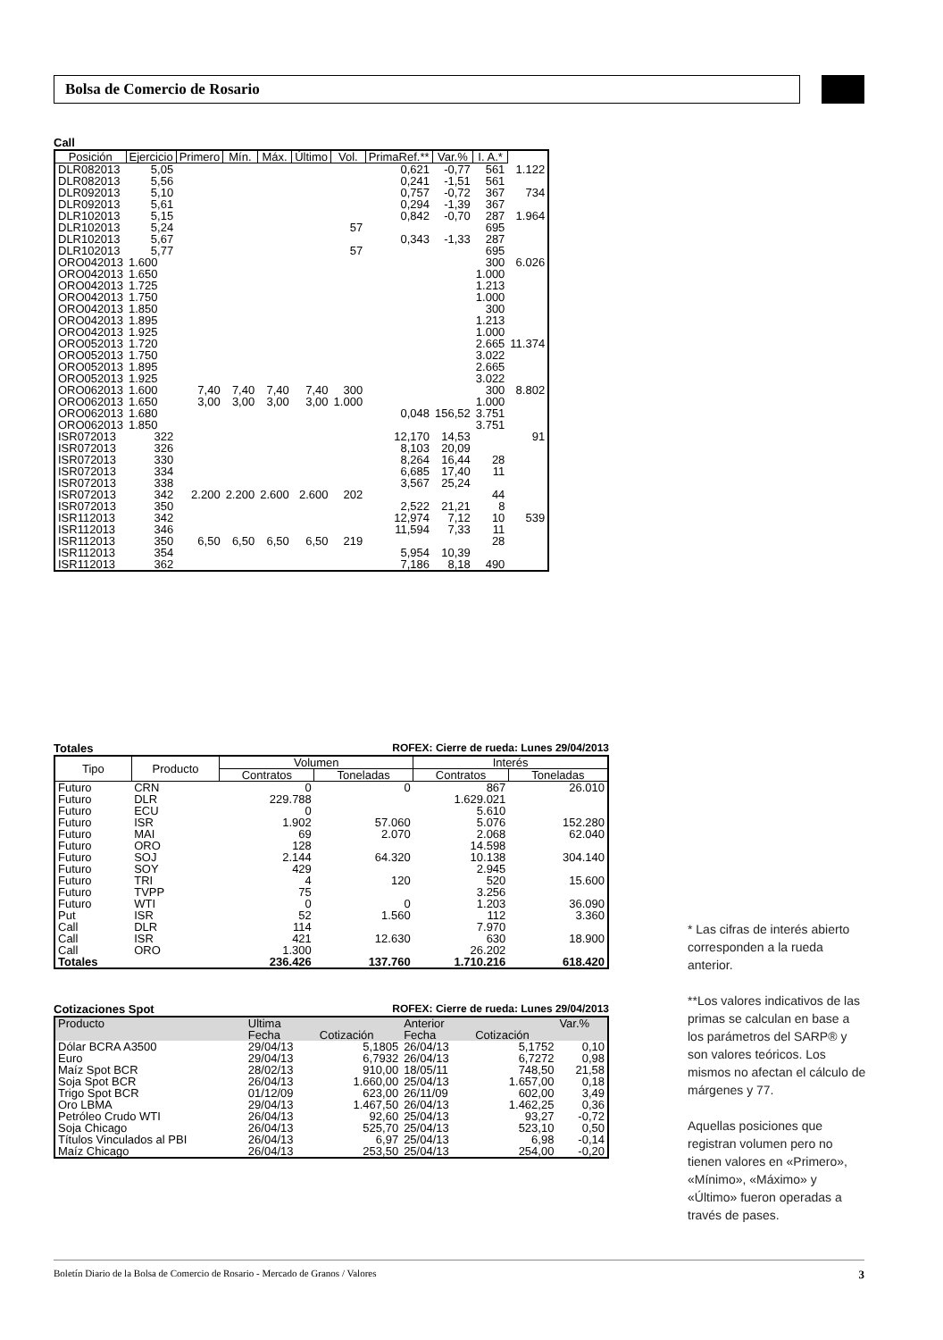Bolsa de Comercio de Rosario
Call
| Posición | Ejercicio | Primero | Mín. | Máx. | Último | Vol. | PrimaRef.** | Var.% | I. A.* | |
| DLR082013 | 5,05 | | | | | | 0,621 | -0,77 | 561 | 1.122 |
| DLR082013 | 5,56 | | | | | | 0,241 | -1,51 | 561 | |
| DLR092013 | 5,10 | | | | | | 0,757 | -0,72 | 367 | 734 |
| DLR092013 | 5,61 | | | | | | 0,294 | -1,39 | 367 | |
| DLR102013 | 5,15 | | | | | | 0,842 | -0,70 | 287 | 1.964 |
| DLR102013 | 5,24 | | | | | 57 | | | 695 | |
| DLR102013 | 5,67 | | | | | | 0,343 | -1,33 | 287 | |
| DLR102013 | 5,77 | | | | | 57 | | | 695 | |
| ORO042013 | 1.600 | | | | | | | | 300 | 6.026 |
| ORO042013 | 1.650 | | | | | | | | 1.000 | |
| ORO042013 | 1.725 | | | | | | | | 1.213 | |
| ORO042013 | 1.750 | | | | | | | | 1.000 | |
| ORO042013 | 1.850 | | | | | | | | 300 | |
| ORO042013 | 1.895 | | | | | | | | 1.213 | |
| ORO042013 | 1.925 | | | | | | | | 1.000 | |
| ORO052013 | 1.720 | | | | | | | | 2.665 | 11.374 |
| ORO052013 | 1.750 | | | | | | | | 3.022 | |
| ORO052013 | 1.895 | | | | | | | | 2.665 | |
| ORO052013 | 1.925 | | | | | | | | 3.022 | |
| ORO062013 | 1.600 | 7,40 | 7,40 | 7,40 | 7,40 | 300 | | | 300 | 8.802 |
| ORO062013 | 1.650 | 3,00 | 3,00 | 3,00 | 3,00 | 1.000 | | | 1.000 | |
| ORO062013 | 1.680 | | | | | | 0,048 | 156,52 | 3.751 | |
| ORO062013 | 1.850 | | | | | | | | 3.751 | |
| ISR072013 | 322 | | | | | | 12,170 | 14,53 | | 91 |
| ISR072013 | 326 | | | | | | 8,103 | 20,09 | | |
| ISR072013 | 330 | | | | | | 8,264 | 16,44 | 28 | |
| ISR072013 | 334 | | | | | | 6,685 | 17,40 | 11 | |
| ISR072013 | 338 | | | | | | 3,567 | 25,24 | | |
| ISR072013 | 342 | 2.200 | 2.200 | 2.600 | 2.600 | 202 | | | 44 | |
| ISR072013 | 350 | | | | | | 2,522 | 21,21 | 8 | |
| ISR112013 | 342 | | | | | | 12,974 | 7,12 | 10 | 539 |
| ISR112013 | 346 | | | | | | 11,594 | 7,33 | 11 | |
| ISR112013 | 350 | 6,50 | 6,50 | 6,50 | 6,50 | 219 | | | 28 | |
| ISR112013 | 354 | | | | | | 5,954 | 10,39 | | |
| ISR112013 | 362 | | | | | | 7,186 | 8,18 | 490 | |
Totales ROFEX: Cierre de rueda: Lunes 29/04/2013
| Tipo | Producto | Volumen | | Interés | |
| --- | --- | --- | --- | --- | --- |
| | | Contratos | Toneladas | Contratos | Toneladas |
| Futuro | CRN | 0 | 0 | 867 | 26.010 |
| Futuro | DLR | 229.788 | | 1.629.021 | |
| Futuro | ECU | 0 | | 5.610 | |
| Futuro | ISR | 1.902 | 57.060 | 5.076 | 152.280 |
| Futuro | MAI | 69 | 2.070 | 2.068 | 62.040 |
| Futuro | ORO | 128 | | 14.598 | |
| Futuro | SOJ | 2.144 | 64.320 | 10.138 | 304.140 |
| Futuro | SOY | 429 | | 2.945 | |
| Futuro | TRI | 4 | 120 | 520 | 15.600 |
| Futuro | TVPP | 75 | | 3.256 | |
| Futuro | WTI | 0 | 0 | 1.203 | 36.090 |
| Put | ISR | 52 | 1.560 | 112 | 3.360 |
| Call | DLR | 114 | | 7.970 | |
| Call | ISR | 421 | 12.630 | 630 | 18.900 |
| Call | ORO | 1.300 | | 26.202 | |
| Totales | | 236.426 | 137.760 | 1.710.216 | 618.420 |
Cotizaciones Spot ROFEX: Cierre de rueda: Lunes 29/04/2013
| Producto | Ultima | | Anterior | | Var.% |
| | Fecha | Cotización | Fecha | Cotización | |
| Dólar BCRA A3500 | 29/04/13 | 5,1805 | 26/04/13 | 5,1752 | 0,10 |
| Euro | 29/04/13 | 6,7932 | 26/04/13 | 6,7272 | 0,98 |
| Maíz Spot BCR | 28/02/13 | 910,00 | 18/05/11 | 748,50 | 21,58 |
| Soja Spot BCR | 26/04/13 | 1.660,00 | 25/04/13 | 1.657,00 | 0,18 |
| Trigo Spot BCR | 01/12/09 | 623,00 | 26/11/09 | 602,00 | 3,49 |
| Oro LBMA | 29/04/13 | 1.467,50 | 26/04/13 | 1.462,25 | 0,36 |
| Petróleo Crudo WTI | 26/04/13 | 92,60 | 25/04/13 | 93,27 | -0,72 |
| Soja Chicago | 26/04/13 | 525,70 | 25/04/13 | 523,10 | 0,50 |
| Títulos Vinculados al PBI | 26/04/13 | 6,97 | 25/04/13 | 6,98 | -0,14 |
| Maíz Chicago | 26/04/13 | 253,50 | 25/04/13 | 254,00 | -0,20 |
* Las cifras de interés abierto corresponden a la rueda anterior.
**Los valores indicativos de las primas se calculan en base a los parámetros del SARP® y son valores teóricos. Los mismos no afectan el cálculo de márgenes y 77.
Aquellas posiciones que registran volumen pero no tienen valores en «Primero», «Mínimo», «Máximo» y «Último» fueron operadas a través de pases.
Boletín Diario de la Bolsa de Comercio de Rosario - Mercado de Granos / Valores 3